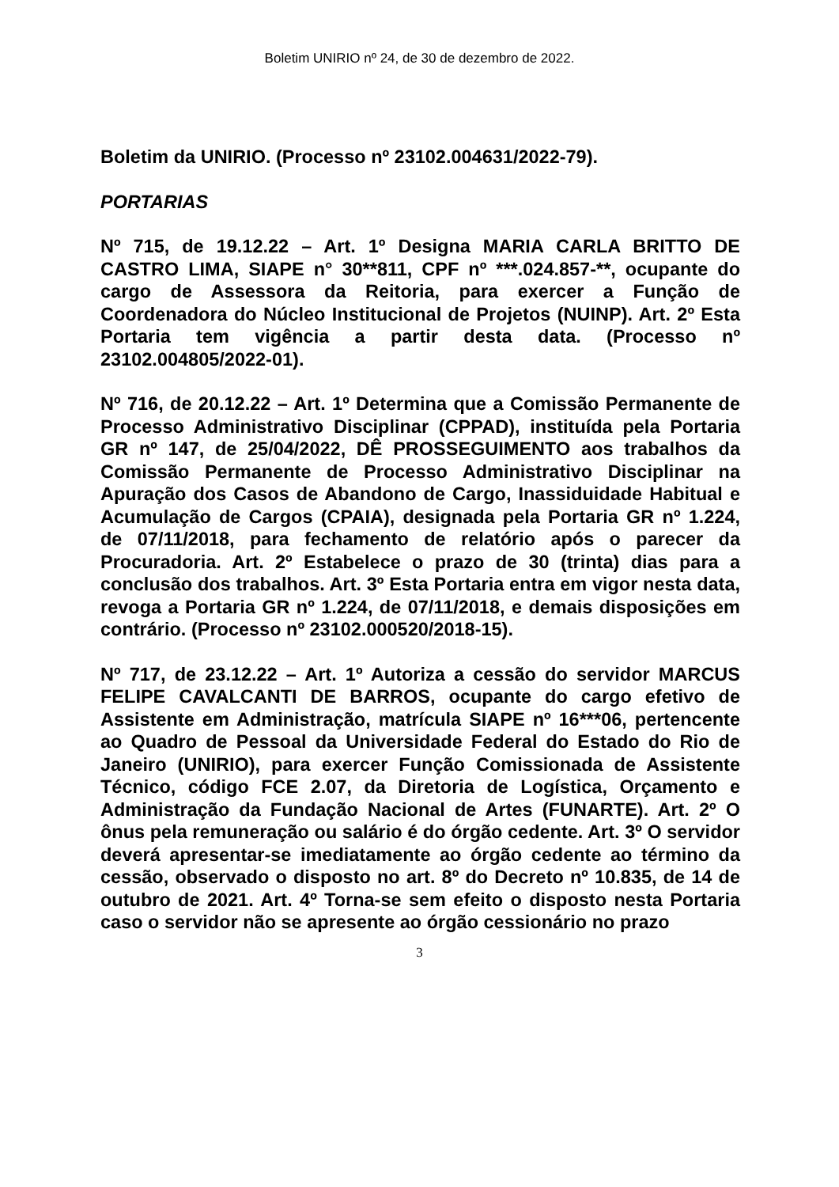Boletim UNIRIO nº 24, de 30 de dezembro de 2022.
Boletim da UNIRIO. (Processo nº 23102.004631/2022-79).
PORTARIAS
Nº 715, de 19.12.22 – Art. 1º Designa MARIA CARLA BRITTO DE CASTRO LIMA, SIAPE n° 30**811, CPF nº ***.024.857-**, ocupante do cargo de Assessora da Reitoria, para exercer a Função de Coordenadora do Núcleo Institucional de Projetos (NUINP). Art. 2º Esta Portaria tem vigência a partir desta data. (Processo nº 23102.004805/2022-01).
Nº 716, de 20.12.22 – Art. 1º Determina que a Comissão Permanente de Processo Administrativo Disciplinar (CPPAD), instituída pela Portaria GR nº 147, de 25/04/2022, DÊ PROSSEGUIMENTO aos trabalhos da Comissão Permanente de Processo Administrativo Disciplinar na Apuração dos Casos de Abandono de Cargo, Inassiduidade Habitual e Acumulação de Cargos (CPAIA), designada pela Portaria GR nº 1.224, de 07/11/2018, para fechamento de relatório após o parecer da Procuradoria. Art. 2º Estabelece o prazo de 30 (trinta) dias para a conclusão dos trabalhos. Art. 3º Esta Portaria entra em vigor nesta data, revoga a Portaria GR nº 1.224, de 07/11/2018, e demais disposições em contrário. (Processo nº 23102.000520/2018-15).
Nº 717, de 23.12.22 – Art. 1º Autoriza a cessão do servidor MARCUS FELIPE CAVALCANTI DE BARROS, ocupante do cargo efetivo de Assistente em Administração, matrícula SIAPE nº 16***06, pertencente ao Quadro de Pessoal da Universidade Federal do Estado do Rio de Janeiro (UNIRIO), para exercer Função Comissionada de Assistente Técnico, código FCE 2.07, da Diretoria de Logística, Orçamento e Administração da Fundação Nacional de Artes (FUNARTE). Art. 2º O ônus pela remuneração ou salário é do órgão cedente. Art. 3º O servidor deverá apresentar-se imediatamente ao órgão cedente ao término da cessão, observado o disposto no art. 8º do Decreto nº 10.835, de 14 de outubro de 2021. Art. 4º Torna-se sem efeito o disposto nesta Portaria caso o servidor não se apresente ao órgão cessionário no prazo
3